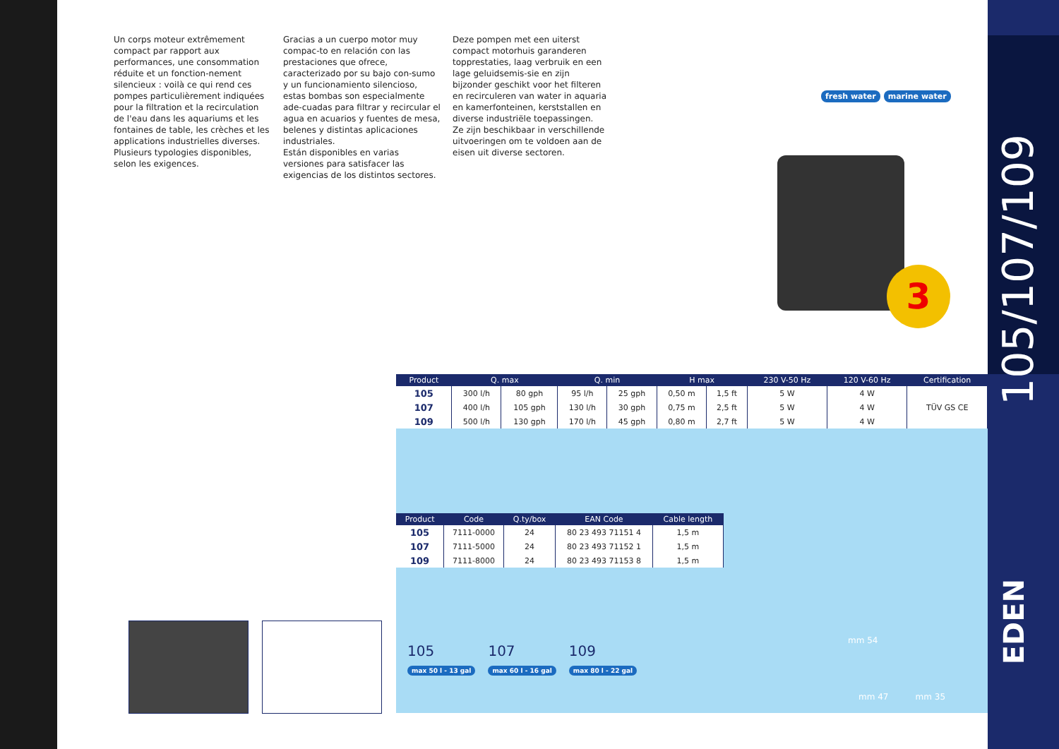Un corps moteur extrêmement compact par rapport aux performances, une consommation réduite et un fonction-nement silencieux : voilà ce qui rend ces pompes particulièrement indiquées pour la filtration et la recirculation de l'eau dans les aquariums et les fontaines de table, les crèches et les applications industrielles diverses.
Plusieurs typologies disponibles, selon les exigences.
Gracias a un cuerpo motor muy compac-to en relación con las prestaciones que ofrece, caracterizado por su bajo con-sumo y un funcionamiento silencioso, estas bombas son especialmente ade-cuadas para filtrar y recircular el agua en acuarios y fuentes de mesa, belenes y distintas aplicaciones industriales.
Están disponibles en varias versiones para satisfacer las exigencias de los distintos sectores.
Deze pompen met een uiterst compact motorhuis garanderen topprestaties, laag verbruik en een lage geluidsemis-sie en zijn bijzonder geschikt voor het filteren en recirculeren van water in aquaria en kamerfonteinen, kerststallen en diverse industriële toepassingen.
Ze zijn beschikbaar in verschillende uitvoeringen om te voldoen aan de eisen uit diverse sectoren.
fresh water marine water
3
| Product | Q. max | | Q. min | | H max | | 230 V-50 Hz | 120 V-60 Hz | Certification |
| --- | --- | --- | --- | --- | --- | --- | --- | --- | --- |
| 105 | 300 l/h | 80 gph | 95 l/h | 25 gph | 0,50 m | 1,5 ft | 5 W | 4 W | TÜV GS CE |
| 107 | 400 l/h | 105 gph | 130 l/h | 30 gph | 0,75 m | 2,5 ft | 5 W | 4 W | |
| 109 | 500 l/h | 130 gph | 170 l/h | 45 gph | 0,80 m | 2,7 ft | 5 W | 4 W | |
| Product | Code | Q.ty/box | EAN Code | Cable length |
| --- | --- | --- | --- | --- |
| 105 | 7111-0000 | 24 | 80 23 493 71151 4 | 1,5 m |
| 107 | 7111-5000 | 24 | 80 23 493 71152 1 | 1,5 m |
| 109 | 7111-8000 | 24 | 80 23 493 71153 8 | 1,5 m |
105
max 50 l - 13 gal
107
max 60 l - 16 gal
109
max 80 l - 22 gal
mm 54
mm 47 mm 35
105/107/109
EDEN